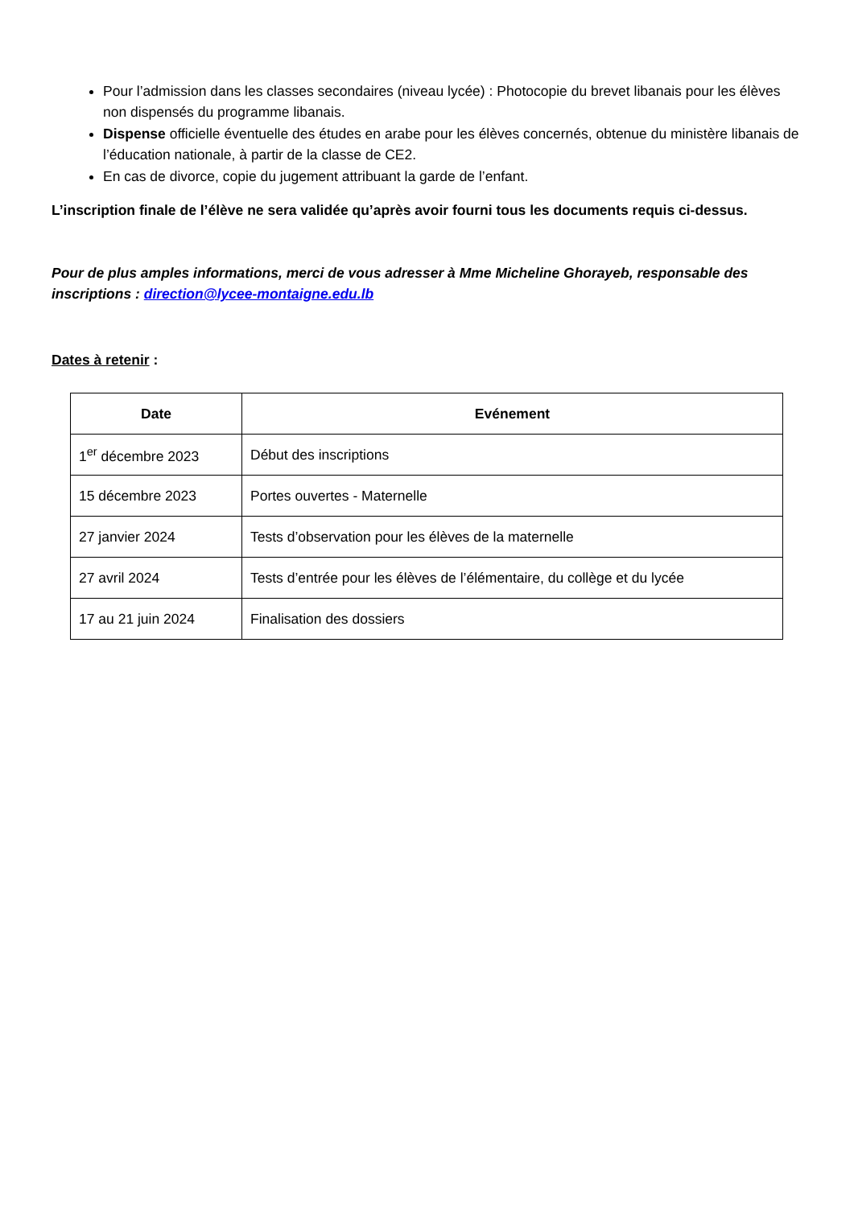Pour l’admission dans les classes secondaires (niveau lycée) : Photocopie du brevet libanais pour les élèves non dispensés du programme libanais.
Dispense officielle éventuelle des études en arabe pour les élèves concernés, obtenue du ministère libanais de l’éducation nationale, à partir de la classe de CE2.
En cas de divorce, copie du jugement attribuant la garde de l’enfant.
L’inscription finale de l’élève ne sera validée qu’après avoir fourni tous les documents requis ci-dessus.
Pour de plus amples informations, merci de vous adresser à Mme Micheline Ghorayeb, responsable des inscriptions : direction@lycee-montaigne.edu.lb
Dates à retenir :
| Date | Evénement |
| --- | --- |
| 1<sup>er</sup> décembre 2023 | Début des inscriptions |
| 15 décembre 2023 | Portes ouvertes - Maternelle |
| 27 janvier 2024 | Tests d’observation pour les élèves de la maternelle |
| 27 avril 2024 | Tests d’entrée pour les élèves de l’élémentaire, du collège et du lycée |
| 17 au 21 juin 2024 | Finalisation des dossiers |